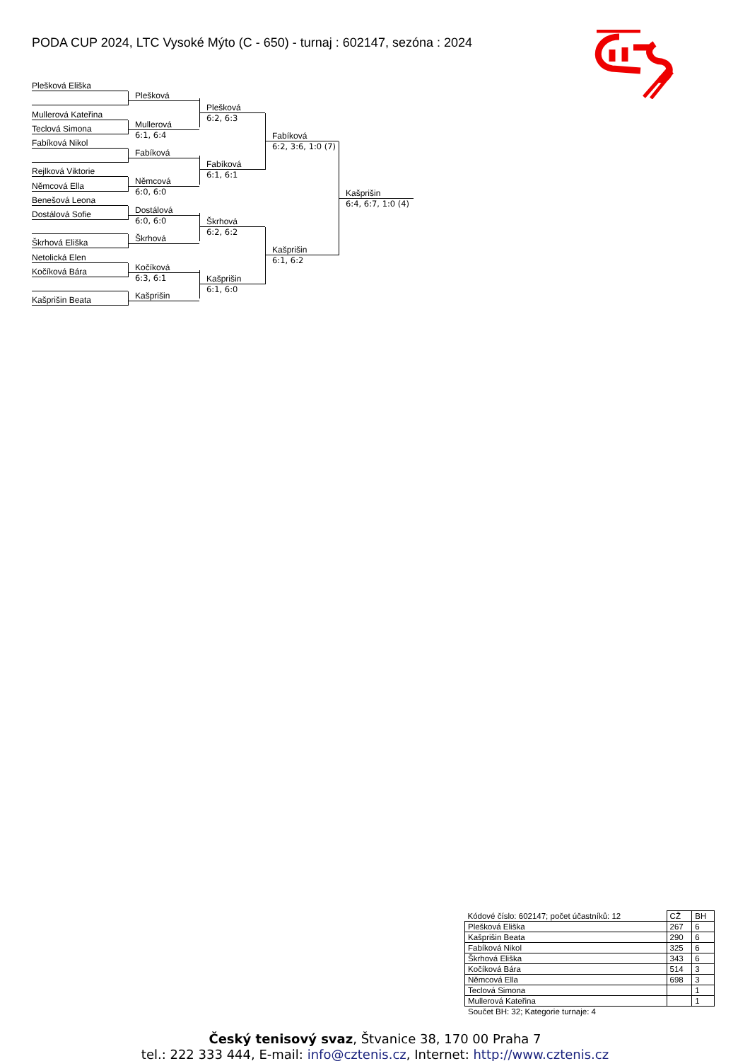PODA CUP 2024, LTC Vysoké Mýto (C - 650) - turnaj : 602147, sezóna : 2024
Plešková Eliška
Plešková
Plešková
6:2, 6:3
Fabíková
6:2, 3:6, 1:0 (7)
Kašprišin
6:4, 6:7, 1:0 (4)
Mullerová Kateřina
Mullerová
6:1, 6:4
Teclová Simona
Fabíková Nikol
Fabíková
Fabíková
6:1, 6:1
Rejlková Viktorie
Němcová
6:0, 6:0
Němcová Ella
Benešová Leona
Dostálová
6:0, 6:0
Škrhová
6:2, 6:2
Kašprišin
6:1, 6:2
Dostálová Sofie
Škrhová
Škrhová Eliška
Netolická Elen
Kočíková
6:3, 6:1
Kašprišin
6:1, 6:0
Kočíková Bára
Kašprišin
Kašprišin Beata
| Kódové číslo: 602147; počet účastníků: 12 | CŽ | BH |
| --- | --- | --- |
| Plešková Eliška | 267 | 6 |
| Kašprišin Beata | 290 | 6 |
| Fabíková Nikol | 325 | 6 |
| Škrhová Eliška | 343 | 6 |
| Kočíková Bára | 514 | 3 |
| Němcová Ella | 698 | 3 |
| Teclová Simona | | 1 |
| Mullerová Kateřina | | 1 |
Součet BH: 32; Kategorie turnaje: 4
Český tenisový svaz, Štvanice 38, 170 00 Praha 7
tel.: 222 333 444, E-mail: info@cztenis.cz, Internet: http://www.cztenis.cz